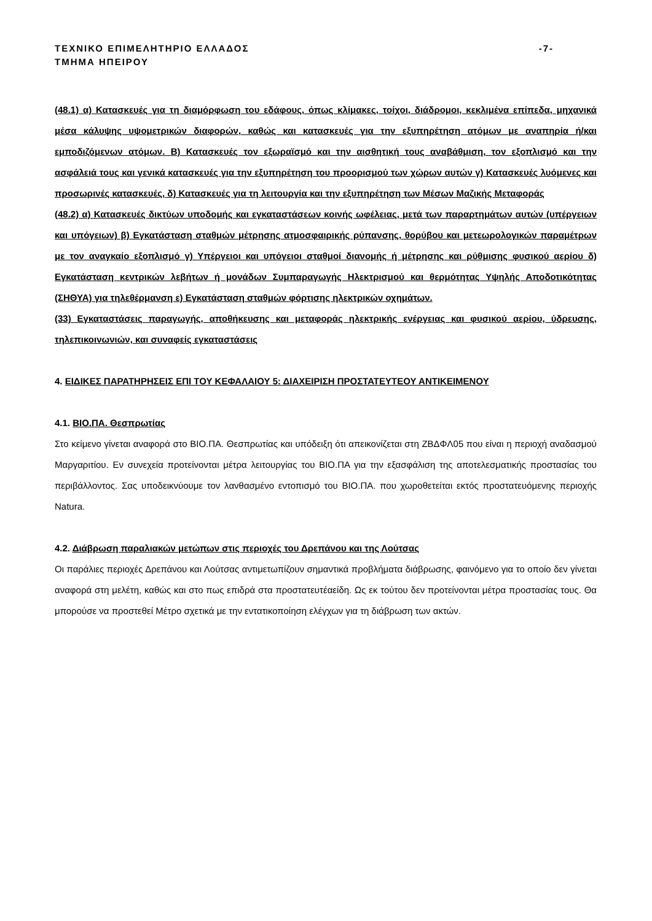ΤΕΧΝΙΚΟ ΕΠΙΜΕΛΗΤΗΡΙΟ ΕΛΛΑΔΟΣ -7-
ΤΜΗΜΑ ΗΠΕΙΡΟΥ
(48.1) α) Κατασκευές για τη διαμόρφωση του εδάφους, όπως κλίμακες, τοίχοι, διάδρομοι, κεκλιμένα επίπεδα, μηχανικά μέσα κάλυψης υψομετρικών διαφορών, καθώς και κατασκευές για την εξυπηρέτηση ατόμων με αναπηρία ή/και εμποδιζόμενων ατόμων. Β) Κατασκευές τον εξωραϊσμό και την αισθητική τους αναβάθμιση, τον εξοπλισμό και την ασφάλειά τους και γενικά κατασκευές για την εξυπηρέτηση του προορισμού των χώρων αυτών γ) Κατασκευές λυόμενες και προσωρινές κατασκευές, δ) Κατασκευές για τη λειτουργία και την εξυπηρέτηση των Μέσων Μαζικής Μεταφοράς
(48.2) α) Κατασκευές δικτύων υποδομής και εγκαταστάσεων κοινής ωφέλειας, μετά των παραρτημάτων αυτών (υπέργειων και υπόγειων) β) Εγκατάσταση σταθμών μέτρησης ατμοσφαιρικής ρύπανσης, θορύβου και μετεωρολογικών παραμέτρων με τον αναγκαίο εξοπλισμό γ) Υπέργειοι και υπόγειοι σταθμοί διανομής ή μέτρησης και ρύθμισης φυσικού αερίου δ) Εγκατάσταση κεντρικών λεβήτων ή μονάδων Συμπαραγωγής Ηλεκτρισμού και θερμότητας Υψηλής Αποδοτικότητας (ΣΗΘΥΑ) για τηλεθέρμανση ε) Εγκατάσταση σταθμών φόρτισης ηλεκτρικών οχημάτων.
(33) Εγκαταστάσεις παραγωγής, αποθήκευσης και μεταφοράς ηλεκτρικής ενέργειας και φυσικού αερίου, ύδρευσης, τηλεπικοινωνιών, και συναφείς εγκαταστάσεις
4. ΕΙΔΙΚΕΣ ΠΑΡΑΤΗΡΗΣΕΙΣ ΕΠΙ ΤΟΥ ΚΕΦΑΛΑΙΟΥ 5: ΔΙΑΧΕΙΡΙΣΗ ΠΡΟΣΤΑΤΕΥΤΕΟΥ ΑΝΤΙΚΕΙΜΕΝΟΥ
4.1. ΒΙΟ.ΠΑ. Θεσπρωτίας
Στο κείμενο γίνεται αναφορά στο ΒΙΟ.ΠΑ. Θεσπρωτίας και υπόδειξη ότι απεικονίζεται στη ΖΒΔΦΛ05 που είναι η περιοχή αναδασμού Μαργαριτίου. Εν συνεχεία προτείνονται μέτρα λειτουργίας του ΒΙΟ.ΠΑ για την εξασφάλιση της αποτελεσματικής προστασίας του περιβάλλοντος. Σας υποδεικνύουμε τον λανθασμένο εντοπισμό του ΒΙΟ.ΠΑ. που χωροθετείται εκτός προστατευόμενης περιοχής Natura.
4.2. Διάβρωση παραλιακών μετώπων στις περιοχές του Δρεπάνου και της Λούτσας
Οι παράλιες περιοχές Δρεπάνου και Λούτσας αντιμετωπίζουν σημαντικά προβλήματα διάβρωσης, φαινόμενο για το οποίο δεν γίνεται αναφορά στη μελέτη, καθώς και στο πως επιδρά στα προστατευτέαείδη. Ως εκ τούτου δεν προτείνονται μέτρα προστασίας τους. Θα μπορούσε να προστεθεί Μέτρο σχετικά με την εντατικοποίηση ελέγχων για τη διάβρωση των ακτών.